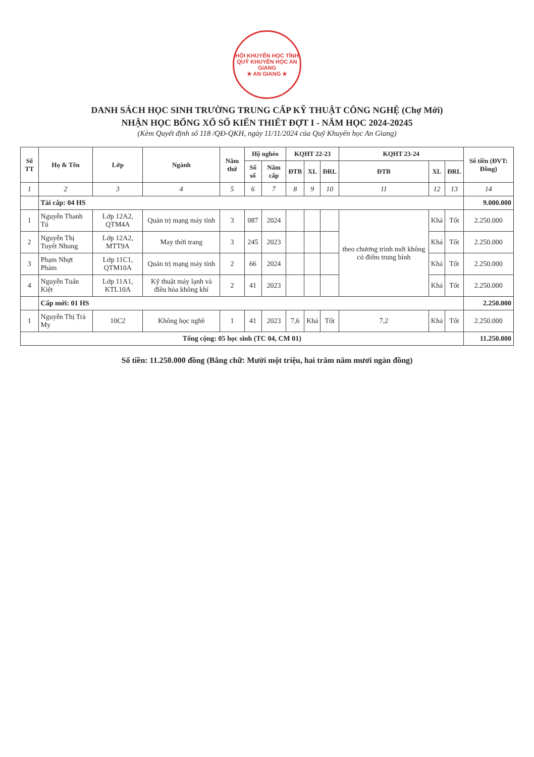HỘI KHUYẾN HỌC TỈNH
QUỸ KHUYẾN HỌC AN GIANG
★ AN GIANG ★
DANH SÁCH HỌC SINH TRƯỜNG TRUNG CẤP KỸ THUẬT CÔNG NGHỆ (Chợ Mới)
NHẬN HỌC BỔNG XỔ SỐ KIẾN THIẾT ĐỢT I - NĂM HỌC 2024-20245
(Kèm Quyết định số 118 /QĐ-QKH, ngày 11/11/2024 của Quỹ Khuyến học An Giang)
| Số TT | Họ & Tên | Lớp | Ngành | Năm thứ | Hộ nghèo | | KQHT 22-23 | | | KQHT 23-24 | | | Số tiền (ĐVT: Đồng) |
| --- | --- | --- | --- | --- | --- | --- | --- | --- | --- | --- | --- | --- | --- |
| | | | | | Số sổ | Năm cấp | ĐTB | XL | ĐRL | ĐTB | XL | ĐRL | |
| 1 | 2 | 3 | 4 | 5 | 6 | 7 | 8 | 9 | 10 | 11 | 12 | 13 | 14 |
| | Tái cấp: 04 HS | | | | | | | | | | | | 9.000.000 |
| 1 | Nguyễn Thanh Tú | Lớp 12A2, QTM4A | Quản trị mạng máy tính | 3 | 087 | 2024 | | | | theo chương trình mới không có điểm trung bình | Khá | Tốt | 2.250.000 |
| 2 | Nguyễn Thị Tuyết Nhung | Lớp 12A2, MTT9A | May thời trang | 3 | 245 | 2023 | | | | | Khá | Tốt | 2.250.000 |
| 3 | Phạm Nhựt Phàm | Lớp 11C1, QTM10A | Quản trị mạng máy tính | 2 | 66 | 2024 | | | | | Khá | Tốt | 2.250.000 |
| 4 | Nguyễn Tuấn Kiệt | Lớp 11A1, KTL10A | Kỹ thuật máy lạnh và điều hòa không khí | 2 | 41 | 2023 | | | | | Khá | Tốt | 2.250.000 |
| | Cấp mới: 01 HS | | | | | | | | | | | | 2.250.000 |
| 1 | Nguyễn Thị Trà My | 10C2 | Không học nghề | 1 | 41 | 2023 | 7,6 | Khá | Tốt | 7,2 | Khá | Tốt | 2.250.000 |
| Tổng cộng: 05 học sinh (TC 04, CM 01) | | | | | | | | | | | | | 11.250.000 |
Số tiền: 11.250.000 đồng (Bằng chữ: Mười một triệu, hai trăm năm mươi ngàn đồng)